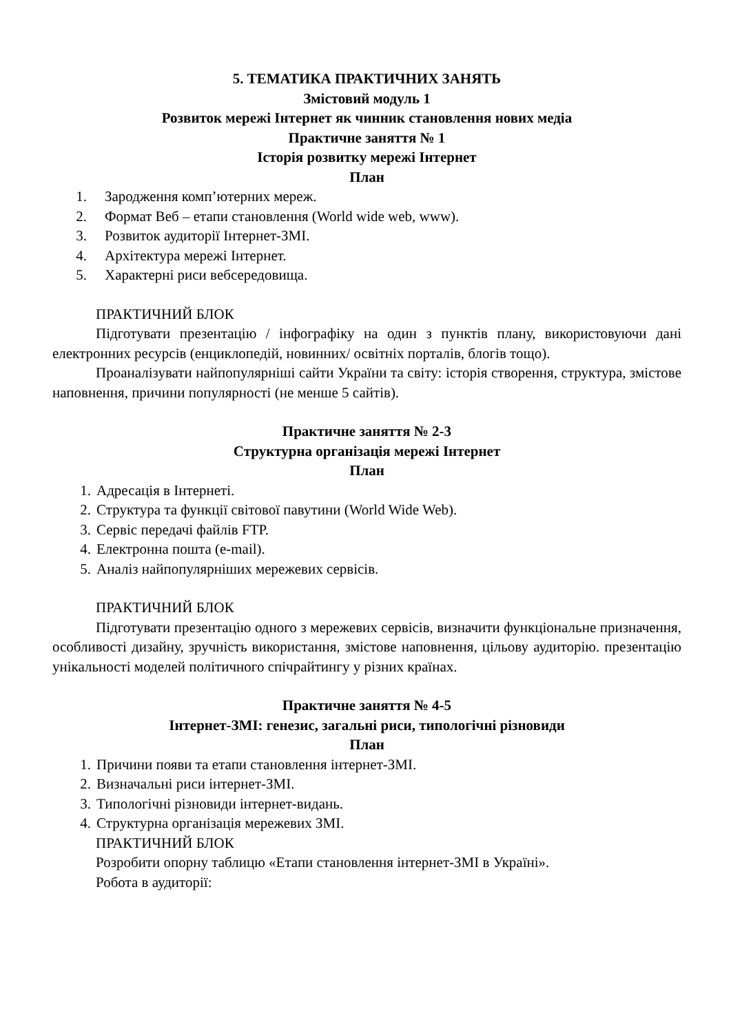5. ТЕМАТИКА ПРАКТИЧНИХ ЗАНЯТЬ
Змістовий модуль 1
Розвиток мережі Інтернет як чинник становлення нових медіа
Практичне заняття № 1
Історія розвитку мережі Інтернет
План
1. Зародження комп’ютерних мереж.
2. Формат Веб – етапи становлення (World wide web, www).
3. Розвиток аудиторії Інтернет-ЗМІ.
4. Архітектура мережі Інтернет.
5. Характерні риси вебсередовища.
ПРАКТИЧНИЙ БЛОК
Підготувати презентацію / інфографіку на один з пунктів плану, використовуючи дані електронних ресурсів (енциклопедій, новинних/ освітніх порталів, блогів тощо).
Проаналізувати найпопулярніші сайти України та світу: історія створення, структура, змістове наповнення, причини популярності (не менше 5 сайтів).
Практичне заняття № 2-3
Структурна організація мережі Інтернет
План
1. Адресація в Інтернеті.
2. Структура та функції світової павутини (World Wide Web).
3. Сервіс передачі файлів FTP.
4. Електронна пошта (e-mail).
5. Аналіз найпопулярніших мережевих сервісів.
ПРАКТИЧНИЙ БЛОК
Підготувати презентацію одного з мережевих сервісів, визначити функціональне призначення, особливості дизайну, зручність використання, змістове наповнення, цільову аудиторію. презентацію унікальності моделей політичного спічрайтингу у різних країнах.
Практичне заняття № 4-5
Інтернет-ЗМІ: генезис, загальні риси, типологічні різновиди
План
1. Причини появи та етапи становлення інтернет-ЗМІ.
2. Визначальні риси інтернет-ЗМІ.
3. Типологічні різновиди інтернет-видань.
4. Структурна організація мережевих ЗМІ.
ПРАКТИЧНИЙ БЛОК
Розробити опорну таблицю «Етапи становлення інтернет-ЗМІ в Україні».
Робота в аудиторії: